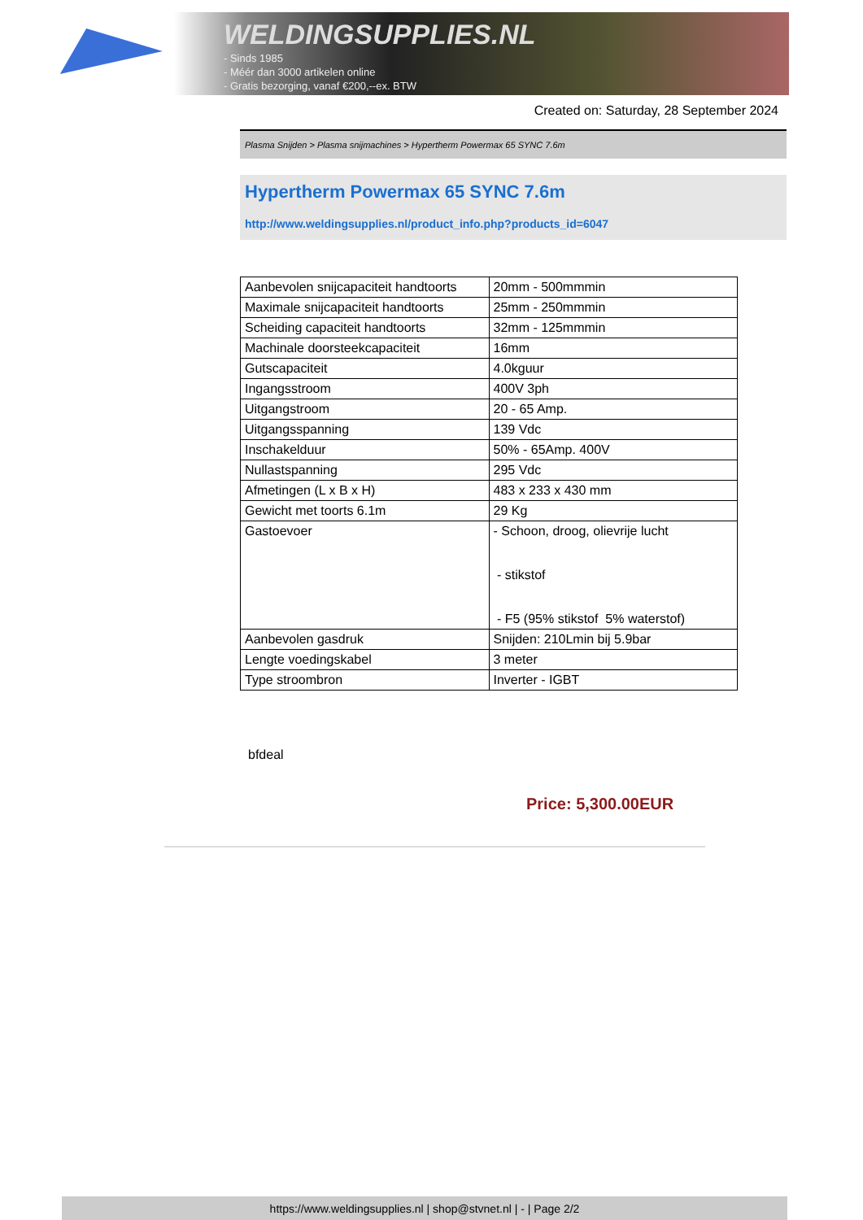WELDINGSUPPLIES.NL
- Sinds 1985
- Méér dan 3000 artikelen online
- Gratis bezorging, vanaf €200,--ex. BTW
Created on: Saturday, 28 September 2024
Plasma Snijden > Plasma snijmachines > Hypertherm Powermax 65 SYNC 7.6m
Hypertherm Powermax 65 SYNC 7.6m
http://www.weldingsupplies.nl/product_info.php?products_id=6047
| Aanbevolen snijcapaciteit handtoorts | 20mm - 500mmmin |
| Maximale snijcapaciteit handtoorts | 25mm - 250mmmin |
| Scheiding capaciteit handtoorts | 32mm - 125mmmin |
| Machinale doorsteekcapaciteit | 16mm |
| Gutscapaciteit | 4.0kguur |
| Ingangsstroom | 400V 3ph |
| Uitgangstroom | 20 - 65 Amp. |
| Uitgangsspanning | 139 Vdc |
| Inschakelduur | 50% - 65Amp. 400V |
| Nullastspanning | 295 Vdc |
| Afmetingen (L x B x H) | 483 x 233 x 430 mm |
| Gewicht met toorts 6.1m | 29 Kg |
| Gastoevoer | - Schoon, droog, olievrije lucht - stikstof - F5 (95% stikstof 5% waterstof) |
| Aanbevolen gasdruk | Snijden: 210Lmin bij 5.9bar |
| Lengte voedingskabel | 3 meter |
| Type stroombron | Inverter - IGBT |
bfdeal
Price: 5,300.00EUR
https://www.weldingsupplies.nl | shop@stvnet.nl | - | Page 2/2